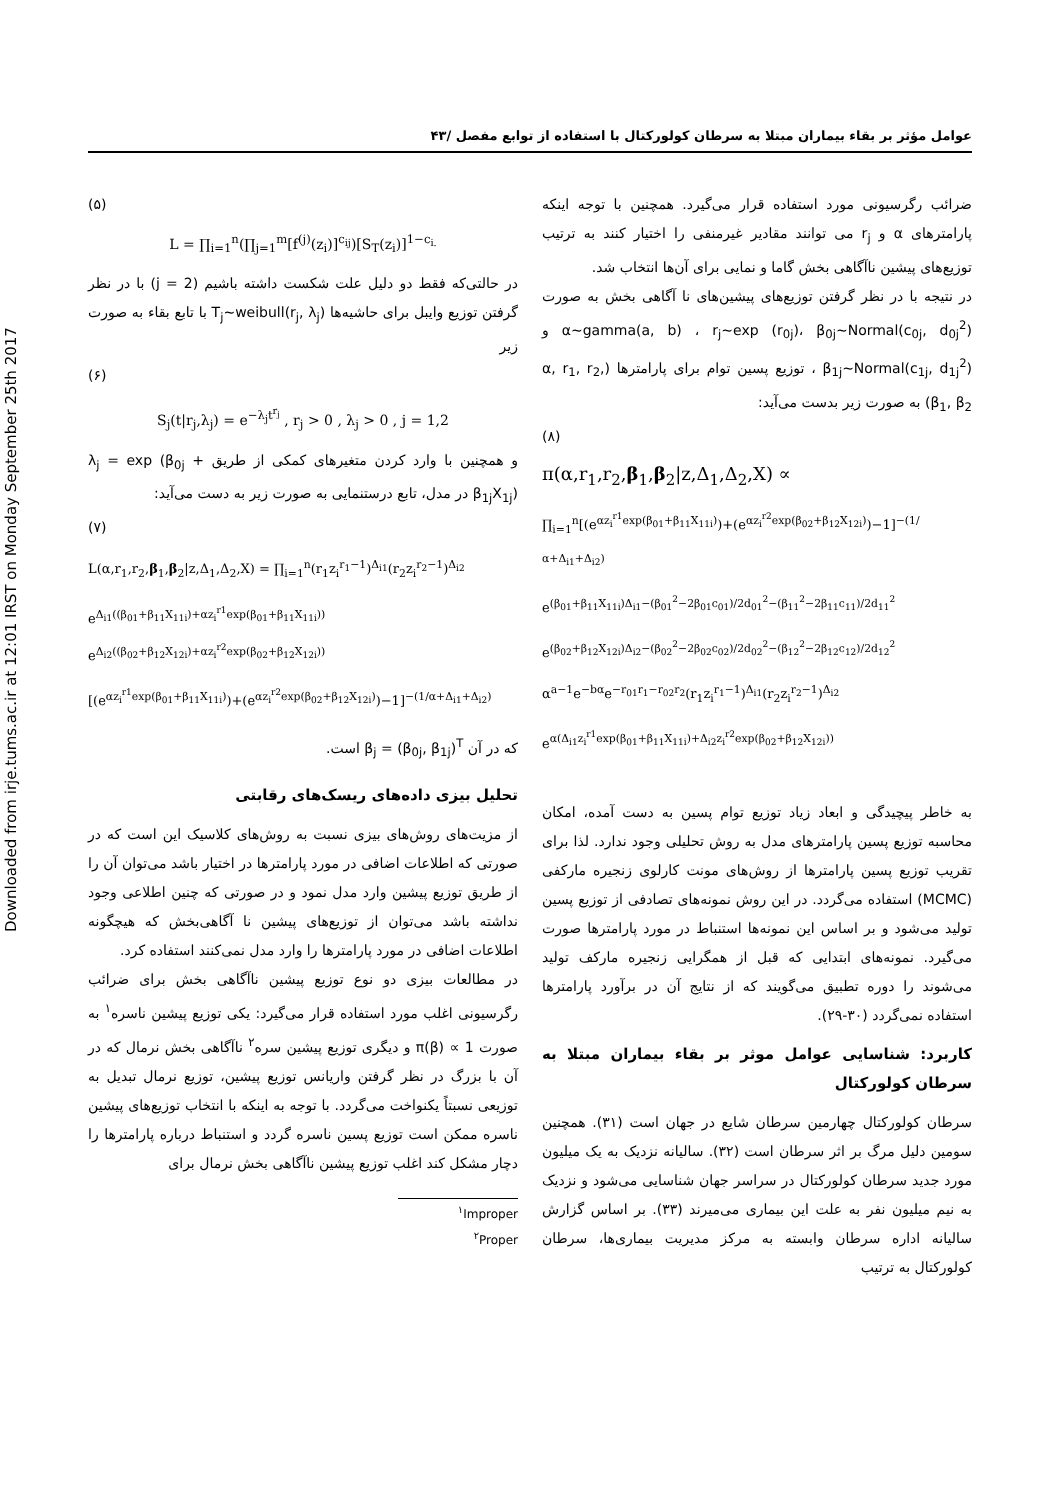Downloaded from irje.tums.ac.ir at 12:01 IRST on Monday September 25th 2017
عوامل مؤثر بر بقاء بیماران مبتلا به سرطان کولورکتال با استفاده از توابع مفصل /۴۳
(۵)
L = ∏<sub>i=1</sub><sup>n</sup>(∏<sub>j=1</sub><sup>m</sup>[f<sup>(j)</sup>(z<sub>i</sub>)]<sup>c<sub>ij</sub></sup>)[S<sub>T</sub>(z<sub>i</sub>)]<sup>1−c<sub>i.</sub></sup>
در حالتی‌که فقط دو دلیل علت شکست داشته باشیم (j = 2) با در نظر گرفتن توزیع وایبل برای حاشیه‌ها T<sub>j</sub>~weibull(r<sub>j</sub>, λ<sub>j</sub>) با تابع بقاء به صورت زیر
(۶)
S<sub>j</sub>(t|r<sub>j</sub>,λ<sub>j</sub>) = e<sup>−λ<sub>j</sub>t<sup>r<sub>j</sub></sup></sup> , r<sub>j</sub> > 0 , λ<sub>j</sub> > 0 , j = 1,2
و همچنین با وارد کردن متغیرهای کمکی از طریق λ<sub>j</sub> = exp (β<sub>0j</sub> + β<sub>1j</sub>X<sub>1j</sub>) در مدل، تابع درستنمایی به صورت زیر به دست می‌آید:
(۷)
L(α,r<sub>1</sub>,r<sub>2</sub>,β<sub>1</sub>,β<sub>2</sub>|z,Δ<sub>1</sub>,Δ<sub>2</sub>,X) = ∏<sub>i=1</sub><sup>n</sup>(r<sub>1</sub>z<sub>i</sub><sup>r<sub>1</sub>−1</sup>)<sup>Δ<sub>i1</sub></sup>(r<sub>2</sub>z<sub>i</sub><sup>r<sub>2</sub>−1</sup>)<sup>Δ<sub>i2</sub></sup>
e<sup>Δ<sub>i1</sub>((β<sub>01</sub>+β<sub>11</sub>X<sub>11i</sub>)+αz<sub>i</sub><sup>r1</sup>exp(β<sub>01</sub>+β<sub>11</sub>X<sub>11i</sub>))</sup> e<sup>Δ<sub>i2</sub>((β<sub>02</sub>+β<sub>12</sub>X<sub>12i</sub>)+αz<sub>i</sub><sup>r2</sup>exp(β<sub>02</sub>+β<sub>12</sub>X<sub>12i</sub>))</sup>
[(e<sup>αz<sub>i</sub><sup>r1</sup>exp(β<sub>01</sub>+β<sub>11</sub>X<sub>11i</sub>)</sup>)+(e<sup>αz<sub>i</sub><sup>r2</sup>exp(β<sub>02</sub>+β<sub>12</sub>X<sub>12i</sub>)</sup>)−1]<sup>−(1/α+Δ<sub>i1</sub>+Δ<sub>i2</sub>)</sup>
که در آن β<sub>j</sub> = (β<sub>0j</sub>, β<sub>1j</sub>)<sup>T</sup> است.
تحلیل بیزی داده‌های ریسک‌های رقابتی
از مزیت‌های روش‌های بیزی نسبت به روش‌های کلاسیک این است که در صورتی که اطلاعات اضافی در مورد پارامترها در اختیار باشد می‌توان آن را از طریق توزیع پیشین وارد مدل نمود و در صورتی که چنین اطلاعی وجود نداشته باشد می‌توان از توزیع‌های پیشین نا آگاهی‌بخش که هیچگونه اطلاعات اضافی در مورد پارامترها را وارد مدل نمی‌کنند استفاده کرد.
در مطالعات بیزی دو نوع توزیع پیشین ناآگاهی بخش برای ضرائب رگرسیونی اغلب مورد استفاده قرار می‌گیرد: یکی توزیع پیشین ناسره<sup>۱</sup> به صورت π(β) ∝ 1 و دیگری توزیع پیشین سره<sup>۲</sup> ناآگاهی بخش نرمال که در آن با بزرگ در نظر گرفتن واریانس توزیع پیشین، توزیع نرمال تبدیل به توزیعی نسبتاً یکنواخت می‌گردد. با توجه به اینکه با انتخاب توزیع‌های پیشین ناسره ممکن است توزیع پسین ناسره گردد و استنباط درباره پارامترها را دچار مشکل کند اغلب توزیع پیشین ناآگاهی بخش نرمال برای
<sup>۱</sup> Improper
<sup>۲</sup> Proper
ضرائب رگرسیونی مورد استفاده قرار می‌گیرد. همچنین با توجه اینکه پارامترهای α و r<sub>j</sub> می توانند مقادیر غیرمنفی را اختیار کنند به ترتیب توزیع‌های پیشین ناآگاهی بخش گاما و نمایی برای آن‌ها انتخاب شد.
در نتیجه با در نظر گرفتن توزیع‌های پیشین‌های نا آگاهی بخش به صورت α~gamma(a, b) ، r<sub>j</sub>~exp (r<sub>0j</sub>)، β<sub>0j</sub>~Normal(c<sub>0j</sub>, d<sub>0j</sub><sup>2</sup>) و β<sub>1j</sub>~Normal(c<sub>1j</sub>, d<sub>1j</sub><sup>2</sup>) ، توزیع پسین توام برای پارامترها (α, r<sub>1</sub>, r<sub>2</sub>, β<sub>1</sub>, β<sub>2</sub>) به صورت زیر بدست می‌آید:
(۸)
π(α,r<sub>1</sub>,r<sub>2</sub>,β<sub>1</sub>,β<sub>2</sub>|z,Δ<sub>1</sub>,Δ<sub>2</sub>,X) ∝
∏<sub>i=1</sub><sup>n</sup>[(e<sup>αz<sub>i</sub><sup>r1</sup>exp(β<sub>01</sub>+β<sub>11</sub>X<sub>11i</sub>)</sup>)+(e<sup>αz<sub>i</sub><sup>r2</sup>exp(β<sub>02</sub>+β<sub>12</sub>X<sub>12i</sub>)</sup>)−1]<sup>−(1/α+Δ<sub>i1</sub>+Δ<sub>i2</sub>)</sup>
e<sup>(β<sub>01</sub>+β<sub>11</sub>X<sub>11i</sub>)Δ<sub>i1</sub>−(β<sub>01</sub><sup>2</sup>−2β<sub>01</sub>c<sub>01</sub>)/2d<sub>01</sub><sup>2</sup>−(β<sub>11</sub><sup>2</sup>−2β<sub>11</sub>c<sub>11</sub>)/2d<sub>11</sub><sup>2</sup></sup>
e<sup>(β<sub>02</sub>+β<sub>12</sub>X<sub>12i</sub>)Δ<sub>i2</sub>−(β<sub>02</sub><sup>2</sup>−2β<sub>02</sub>c<sub>02</sub>)/2d<sub>02</sub><sup>2</sup>−(β<sub>12</sub><sup>2</sup>−2β<sub>12</sub>c<sub>12</sub>)/2d<sub>12</sub><sup>2</sup></sup>
α<sup>a−1</sup>e<sup>−bα</sup>e<sup>−r<sub>01</sub>r<sub>1</sub>−r<sub>02</sub>r<sub>2</sub></sup>(r<sub>1</sub>z<sub>i</sub><sup>r<sub>1</sub>−1</sup>)<sup>Δ<sub>i1</sub></sup>(r<sub>2</sub>z<sub>i</sub><sup>r<sub>2</sub>−1</sup>)<sup>Δ<sub>i2</sub></sup>
e<sup>α(Δ<sub>i1</sub>z<sub>i</sub><sup>r1</sup>exp(β<sub>01</sub>+β<sub>11</sub>X<sub>11i</sub>)+Δ<sub>i2</sub>z<sub>i</sub><sup>r2</sup>exp(β<sub>02</sub>+β<sub>12</sub>X<sub>12i</sub>))</sup>
به خاطر پیچیدگی و ابعاد زیاد توزیع توام پسین به دست آمده، امکان محاسبه توزیع پسین پارامترهای مدل به روش تحلیلی وجود ندارد. لذا برای تقریب توزیع پسین پارامترها از روش‌های مونت کارلوی زنجیره مارکفی (MCMC) استفاده می‌گردد. در این روش نمونه‌های تصادفی از توزیع پسین تولید می‌شود و بر اساس این نمونه‌ها استنباط در مورد پارامترها صورت می‌گیرد. نمونه‌های ابتدایی که قبل از همگرایی زنجیره مارکف تولید می‌شوند را دوره تطبیق می‌گویند که از نتایج آن در برآورد پارامترها استفاده نمی‌گردد (۳۰-۲۹).
کاربرد: شناسایی عوامل موثر بر بقاء بیماران مبتلا به سرطان کولورکتال
سرطان کولورکتال چهارمین سرطان شایع در جهان است (۳۱). همچنین سومین دلیل مرگ بر اثر سرطان است (۳۲). سالیانه نزدیک به یک میلیون مورد جدید سرطان کولورکتال در سراسر جهان شناسایی می‌شود و نزدیک به نیم میلیون نفر به علت این بیماری می‌میرند (۳۳). بر اساس گزارش سالیانه اداره سرطان وابسته به مرکز مدیریت بیماری‌ها، سرطان کولورکتال به ترتیب